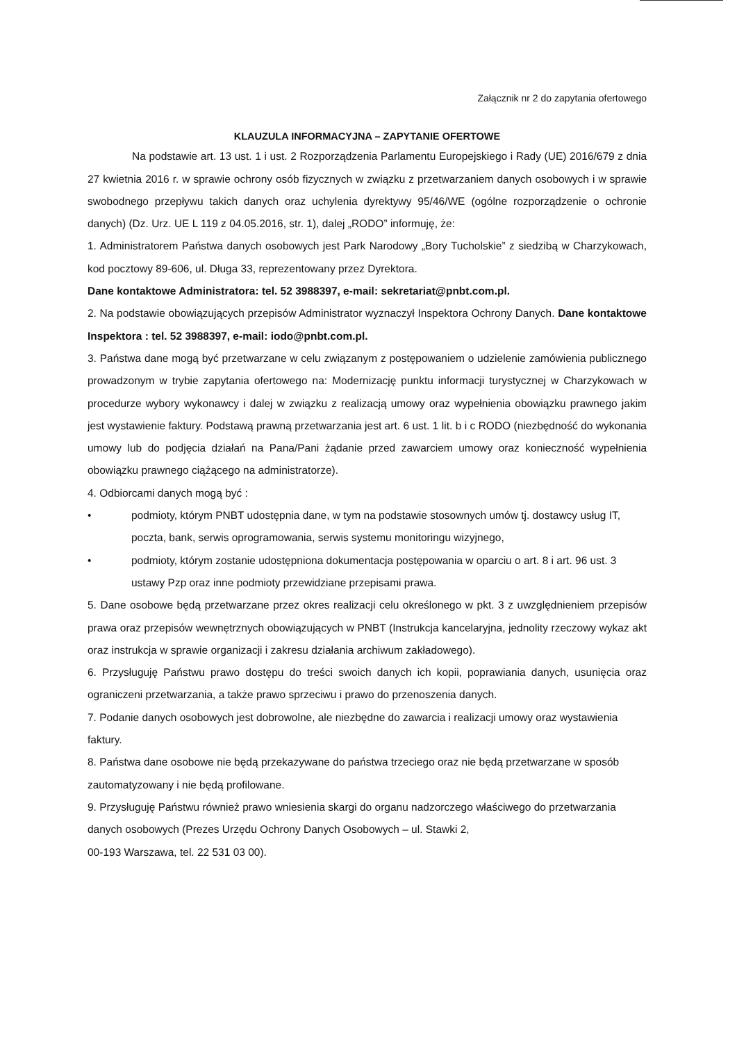Załącznik nr 2 do zapytania ofertowego
KLAUZULA INFORMACYJNA – ZAPYTANIE OFERTOWE
Na podstawie art. 13 ust. 1 i ust. 2 Rozporządzenia Parlamentu Europejskiego i Rady (UE) 2016/679 z dnia 27 kwietnia 2016 r. w sprawie ochrony osób fizycznych w związku z przetwarzaniem danych osobowych i w sprawie swobodnego przepływu takich danych oraz uchylenia dyrektywy 95/46/WE (ogólne rozporządzenie o ochronie danych) (Dz. Urz. UE L 119 z 04.05.2016, str. 1), dalej „RODO” informuję, że:
1. Administratorem Państwa danych osobowych jest Park Narodowy „Bory Tucholskie” z siedzibą w Charzykowach, kod pocztowy 89-606, ul. Długa 33, reprezentowany przez Dyrektora.
Dane kontaktowe Administratora: tel. 52 3988397, e-mail: sekretariat@pnbt.com.pl.
2. Na podstawie obowiązujących przepisów Administrator wyznaczył Inspektora Ochrony Danych. Dane kontaktowe Inspektora : tel. 52 3988397, e-mail: iodo@pnbt.com.pl.
3. Państwa dane mogą być przetwarzane w celu związanym z postępowaniem o udzielenie zamówienia publicznego prowadzonym w trybie zapytania ofertowego na: Modernizację punktu informacji turystycznej w Charzykowach w procedurze wybory wykonawcy i dalej w związku z realizacją umowy oraz wypełnienia obowiązku prawnego jakim jest wystawienie faktury. Podstawą prawną przetwarzania jest art. 6 ust. 1 lit. b i c RODO (niezbędność do wykonania umowy lub do podjęcia działań na Pana/Pani żądanie przed zawarciem umowy oraz konieczność wypełnienia obowiązku prawnego ciążącego na administratorze).
4. Odbiorcami danych mogą być :
• podmioty, którym PNBT udostępnia dane, w tym na podstawie stosownych umów tj. dostawcy usług IT, poczta, bank, serwis oprogramowania, serwis systemu monitoringu wizyjnego,
• podmioty, którym zostanie udostępniona dokumentacja postępowania w oparciu o art. 8 i art. 96 ust. 3 ustawy Pzp oraz inne podmioty przewidziane przepisami prawa.
5. Dane osobowe będą przetwarzane przez okres realizacji celu określonego w pkt. 3 z uwzględnieniem przepisów prawa oraz przepisów wewnętrznych obowiązujących w PNBT (Instrukcja kancelaryjna, jednolity rzeczowy wykaz akt oraz instrukcja w sprawie organizacji i zakresu działania archiwum zakładowego).
6. Przysługuję Państwu prawo dostępu do treści swoich danych ich kopii, poprawiania danych, usunięcia oraz ograniczeni przetwarzania, a także prawo sprzeciwu i prawo do przenoszenia danych.
7. Podanie danych osobowych jest dobrowolne, ale niezbędne do zawarcia i realizacji umowy oraz wystawienia faktury.
8. Państwa dane osobowe nie będą przekazywane do państwa trzeciego oraz nie będą przetwarzane w sposób zautomatyzowany i nie będą profilowane.
9. Przysługuję Państwu również prawo wniesienia skargi do organu nadzorczego właściwego do przetwarzania danych osobowych (Prezes Urzędu Ochrony Danych Osobowych – ul. Stawki 2,
00-193 Warszawa, tel. 22 531 03 00).